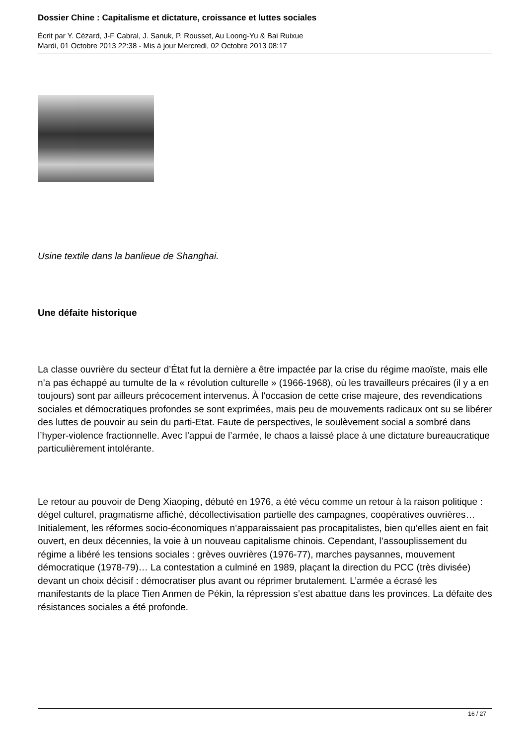Dossier Chine : Capitalisme et dictature, croissance et luttes sociales
Écrit par Y. Cézard, J-F Cabral, J. Sanuk, P. Rousset, Au Loong-Yu & Bai Ruixue
Mardi, 01 Octobre 2013 22:38 - Mis à jour Mercredi, 02 Octobre 2013 08:17
Usine textile dans la banlieue de Shanghai.
Une défaite historique
La classe ouvrière du secteur d’État fut la dernière a être impactée par la crise du régime maoïste, mais elle n’a pas échappé au tumulte de la « révolution culturelle » (1966-1968), où les travailleurs précaires (il y a en toujours) sont par ailleurs précocement intervenus. À l’occasion de cette crise majeure, des revendications sociales et démocratiques profondes se sont exprimées, mais peu de mouvements radicaux ont su se libérer des luttes de pouvoir au sein du parti-Etat. Faute de perspectives, le soulèvement social a sombré dans l’hyper-violence fractionnelle. Avec l’appui de l’armée, le chaos a laissé place à une dictature bureaucratique particulièrement intolérante.
Le retour au pouvoir de Deng Xiaoping, débuté en 1976, a été vécu comme un retour à la raison politique : dégel culturel, pragmatisme affiché, décollectivisation partielle des campagnes, coopératives ouvrières… Initialement, les réformes socio-économiques n’apparaissaient pas procapitalistes, bien qu’elles aient en fait ouvert, en deux décennies, la voie à un nouveau capitalisme chinois. Cependant, l’assouplissement du régime a libéré les tensions sociales : grèves ouvrières (1976-77), marches paysannes, mouvement démocratique (1978-79)… La contestation a culminé en 1989, plaçant la direction du PCC (très divisée) devant un choix décisif : démocratiser plus avant ou réprimer brutalement. L’armée a écrasé les manifestants de la place Tien Anmen de Pékin, la répression s’est abattue dans les provinces. La défaite des résistances sociales a été profonde.
16 / 27